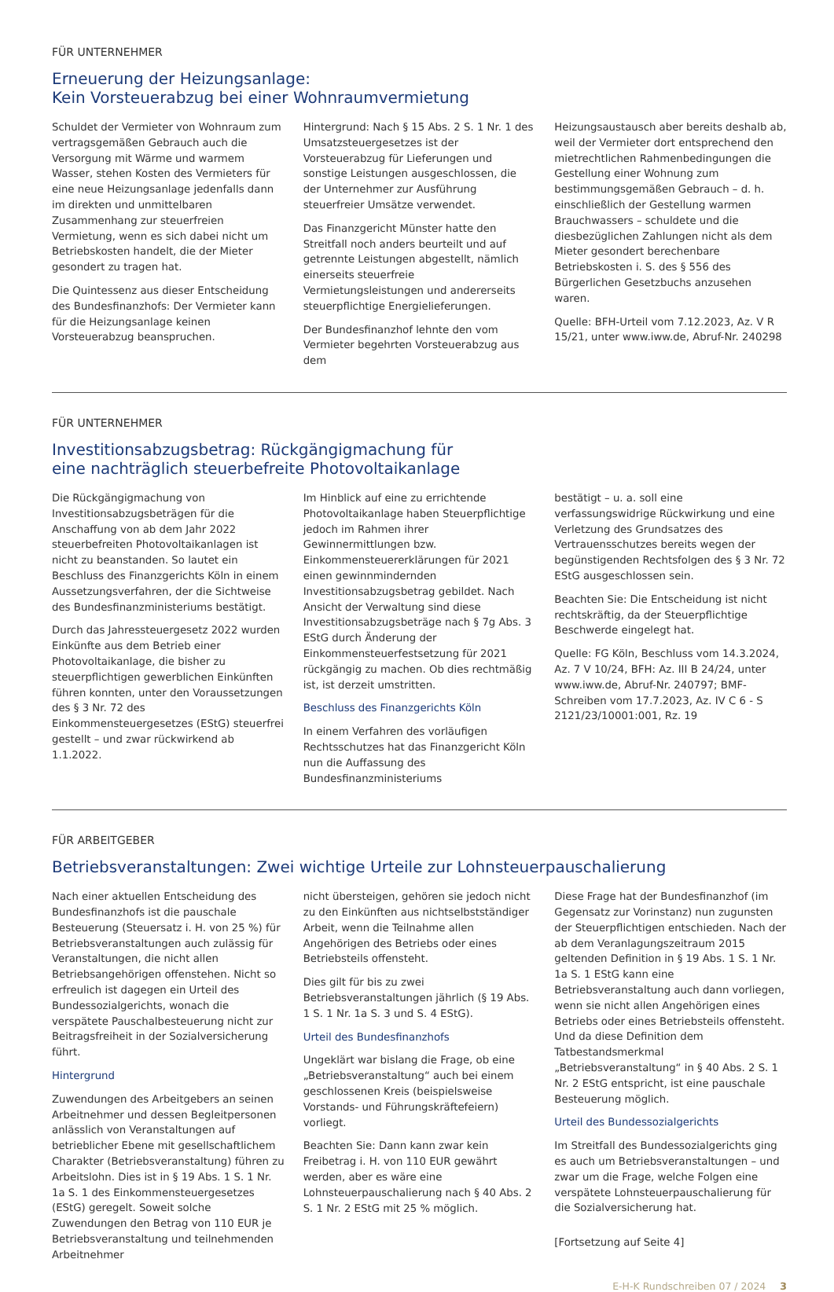FÜR UNTERNEHMER
Erneuerung der Heizungsanlage:
Kein Vorsteuerabzug bei einer Wohnraumvermietung
Schuldet der Vermieter von Wohnraum zum vertragsgemäßen Gebrauch auch die Versorgung mit Wärme und warmem Wasser, stehen Kosten des Vermieters für eine neue Heizungsanlage jedenfalls dann im direkten und unmittelbaren Zusammenhang zur steuerfreien Vermietung, wenn es sich dabei nicht um Betriebskosten handelt, die der Mieter gesondert zu tragen hat.
Die Quintessenz aus dieser Entscheidung des Bundesfinanzhofs: Der Vermieter kann für die Heizungsanlage keinen Vorsteuerabzug beanspruchen.
Hintergrund: Nach § 15 Abs. 2 S. 1 Nr. 1 des Umsatzsteuergesetzes ist der Vorsteuerabzug für Lieferungen und sonstige Leistungen ausgeschlossen, die der Unternehmer zur Ausführung steuerfreier Umsätze verwendet.
Das Finanzgericht Münster hatte den Streitfall noch anders beurteilt und auf getrennte Leistungen abgestellt, nämlich einerseits steuerfreie Vermietungsleistungen und andererseits steuerpflichtige Energielieferungen.
Der Bundesfinanzhof lehnte den vom Vermieter begehrten Vorsteuerabzug aus dem
Heizungsaustausch aber bereits deshalb ab, weil der Vermieter dort entsprechend den mietrechtlichen Rahmenbedingungen die Gestellung einer Wohnung zum bestimmungsgemäßen Gebrauch – d. h. einschließlich der Gestellung warmen Brauchwassers – schuldete und die diesbezüglichen Zahlungen nicht als dem Mieter gesondert berechenbare Betriebskosten i. S. des § 556 des Bürgerlichen Gesetzbuchs anzusehen waren.
Quelle: BFH-Urteil vom 7.12.2023, Az. V R 15/21, unter www.iww.de, Abruf-Nr. 240298
FÜR UNTERNEHMER
Investitionsabzugsbetrag: Rückgängigmachung für
eine nachträglich steuerbefreite Photovoltaikanlage
Die Rückgängigmachung von Investitionsabzugsbeträgen für die Anschaffung von ab dem Jahr 2022 steuerbefreiten Photovoltaikanlagen ist nicht zu beanstanden. So lautet ein Beschluss des Finanzgerichts Köln in einem Aussetzungsverfahren, der die Sichtweise des Bundesfinanzministeriums bestätigt.
Durch das Jahressteuergesetz 2022 wurden Einkünfte aus dem Betrieb einer Photovoltaikanlage, die bisher zu steuerpflichtigen gewerblichen Einkünften führen konnten, unter den Voraussetzungen des § 3 Nr. 72 des Einkommensteuergesetzes (EStG) steuerfrei gestellt – und zwar rückwirkend ab 1.1.2022.
Im Hinblick auf eine zu errichtende Photovoltaikanlage haben Steuerpflichtige jedoch im Rahmen ihrer Gewinnermittlungen bzw. Einkommensteuererklärungen für 2021 einen gewinnmindernden Investitionsabzugsbetrag gebildet. Nach Ansicht der Verwaltung sind diese Investitionsabzugsbeträge nach § 7g Abs. 3 EStG durch Änderung der Einkommensteuerfestsetzung für 2021 rückgängig zu machen. Ob dies rechtmäßig ist, ist derzeit umstritten.
Beschluss des Finanzgerichts Köln
In einem Verfahren des vorläufigen Rechtsschutzes hat das Finanzgericht Köln nun die Auffassung des Bundesfinanzministeriums
bestätigt – u. a. soll eine verfassungswidrige Rückwirkung und eine Verletzung des Grundsatzes des Vertrauensschutzes bereits wegen der begünstigenden Rechtsfolgen des § 3 Nr. 72 EStG ausgeschlossen sein.
Beachten Sie: Die Entscheidung ist nicht rechtskräftig, da der Steuerpflichtige Beschwerde eingelegt hat.
Quelle: FG Köln, Beschluss vom 14.3.2024, Az. 7 V 10/24, BFH: Az. III B 24/24, unter www.iww.de, Abruf-Nr. 240797; BMF-Schreiben vom 17.7.2023, Az. IV C 6 - S 2121/23/10001:001, Rz. 19
FÜR ARBEITGEBER
Betriebsveranstaltungen: Zwei wichtige Urteile zur Lohnsteuerpauschalierung
Nach einer aktuellen Entscheidung des Bundesfinanzhofs ist die pauschale Besteuerung (Steuersatz i. H. von 25 %) für Betriebsveranstaltungen auch zulässig für Veranstaltungen, die nicht allen Betriebsangehörigen offenstehen. Nicht so erfreulich ist dagegen ein Urteil des Bundessozialgerichts, wonach die verspätete Pauschalbesteuerung nicht zur Beitragsfreiheit in der Sozialversicherung führt.
Hintergrund
Zuwendungen des Arbeitgebers an seinen Arbeitnehmer und dessen Begleitpersonen anlässlich von Veranstaltungen auf betrieblicher Ebene mit gesellschaftlichem Charakter (Betriebsveranstaltung) führen zu Arbeitslohn. Dies ist in § 19 Abs. 1 S. 1 Nr. 1a S. 1 des Einkommensteuergesetzes (EStG) geregelt. Soweit solche Zuwendungen den Betrag von 110 EUR je Betriebsveranstaltung und teilnehmenden Arbeitnehmer
nicht übersteigen, gehören sie jedoch nicht zu den Einkünften aus nichtselbstständiger Arbeit, wenn die Teilnahme allen Angehörigen des Betriebs oder eines Betriebsteils offensteht.
Dies gilt für bis zu zwei Betriebsveranstaltungen jährlich (§ 19 Abs. 1 S. 1 Nr. 1a S. 3 und S. 4 EStG).
Urteil des Bundesfinanzhofs
Ungeklärt war bislang die Frage, ob eine „Betriebsveranstaltung“ auch bei einem geschlossenen Kreis (beispielsweise Vorstands- und Führungskräftefeiern) vorliegt.
Beachten Sie: Dann kann zwar kein Freibetrag i. H. von 110 EUR gewährt werden, aber es wäre eine Lohnsteuerpauschalierung nach § 40 Abs. 2 S. 1 Nr. 2 EStG mit 25 % möglich.
Diese Frage hat der Bundesfinanzhof (im Gegensatz zur Vorinstanz) nun zugunsten der Steuerpflichtigen entschieden. Nach der ab dem Veranlagungszeitraum 2015 geltenden Definition in § 19 Abs. 1 S. 1 Nr. 1a S. 1 EStG kann eine Betriebsveranstaltung auch dann vorliegen, wenn sie nicht allen Angehörigen eines Betriebs oder eines Betriebsteils offensteht. Und da diese Definition dem Tatbestandsmerkmal „Betriebsveranstaltung“ in § 40 Abs. 2 S. 1 Nr. 2 EStG entspricht, ist eine pauschale Besteuerung möglich.
Urteil des Bundessozialgerichts
Im Streitfall des Bundessozialgerichts ging es auch um Betriebsveranstaltungen – und zwar um die Frage, welche Folgen eine verspätete Lohnsteuerpauschalierung für die Sozialversicherung hat.
[Fortsetzung auf Seite 4]
E-H-K Rundschreiben 07 / 2024 3